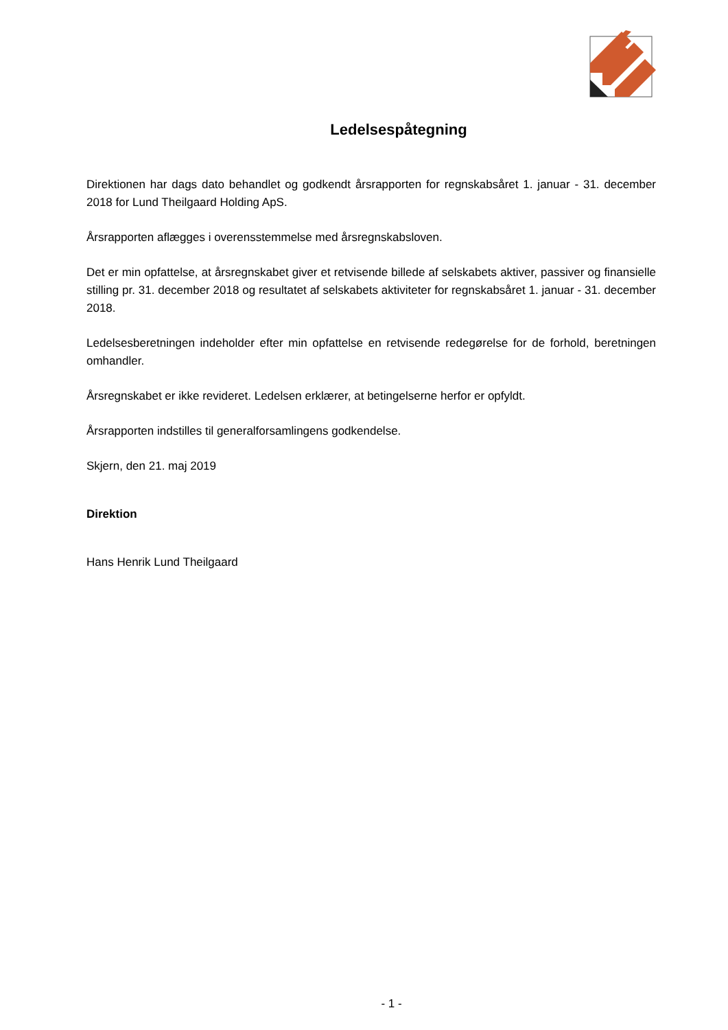Ledelsespåtegning
Direktionen har dags dato behandlet og godkendt årsrapporten for regnskabsåret 1. januar - 31. december 2018 for Lund Theilgaard Holding ApS.
Årsrapporten aflægges i overensstemmelse med årsregnskabsloven.
Det er min opfattelse, at årsregnskabet giver et retvisende billede af selskabets aktiver, passiver og finan­sielle stilling pr. 31. december 2018 og resultatet af selskabets aktiviteter for regnskabsåret 1. januar - 31. december 2018.
Ledelsesberetningen indeholder efter min opfattelse en retvisende redegørelse for de forhold, beretningen omhandler.
Årsregnskabet er ikke revideret. Ledelsen erklærer, at betingelserne herfor er opfyldt.
Årsrapporten indstilles til generalforsamlingens godkendelse.
Skjern, den 21. maj 2019
Direktion
Hans Henrik Lund Theilgaard
- 1 -